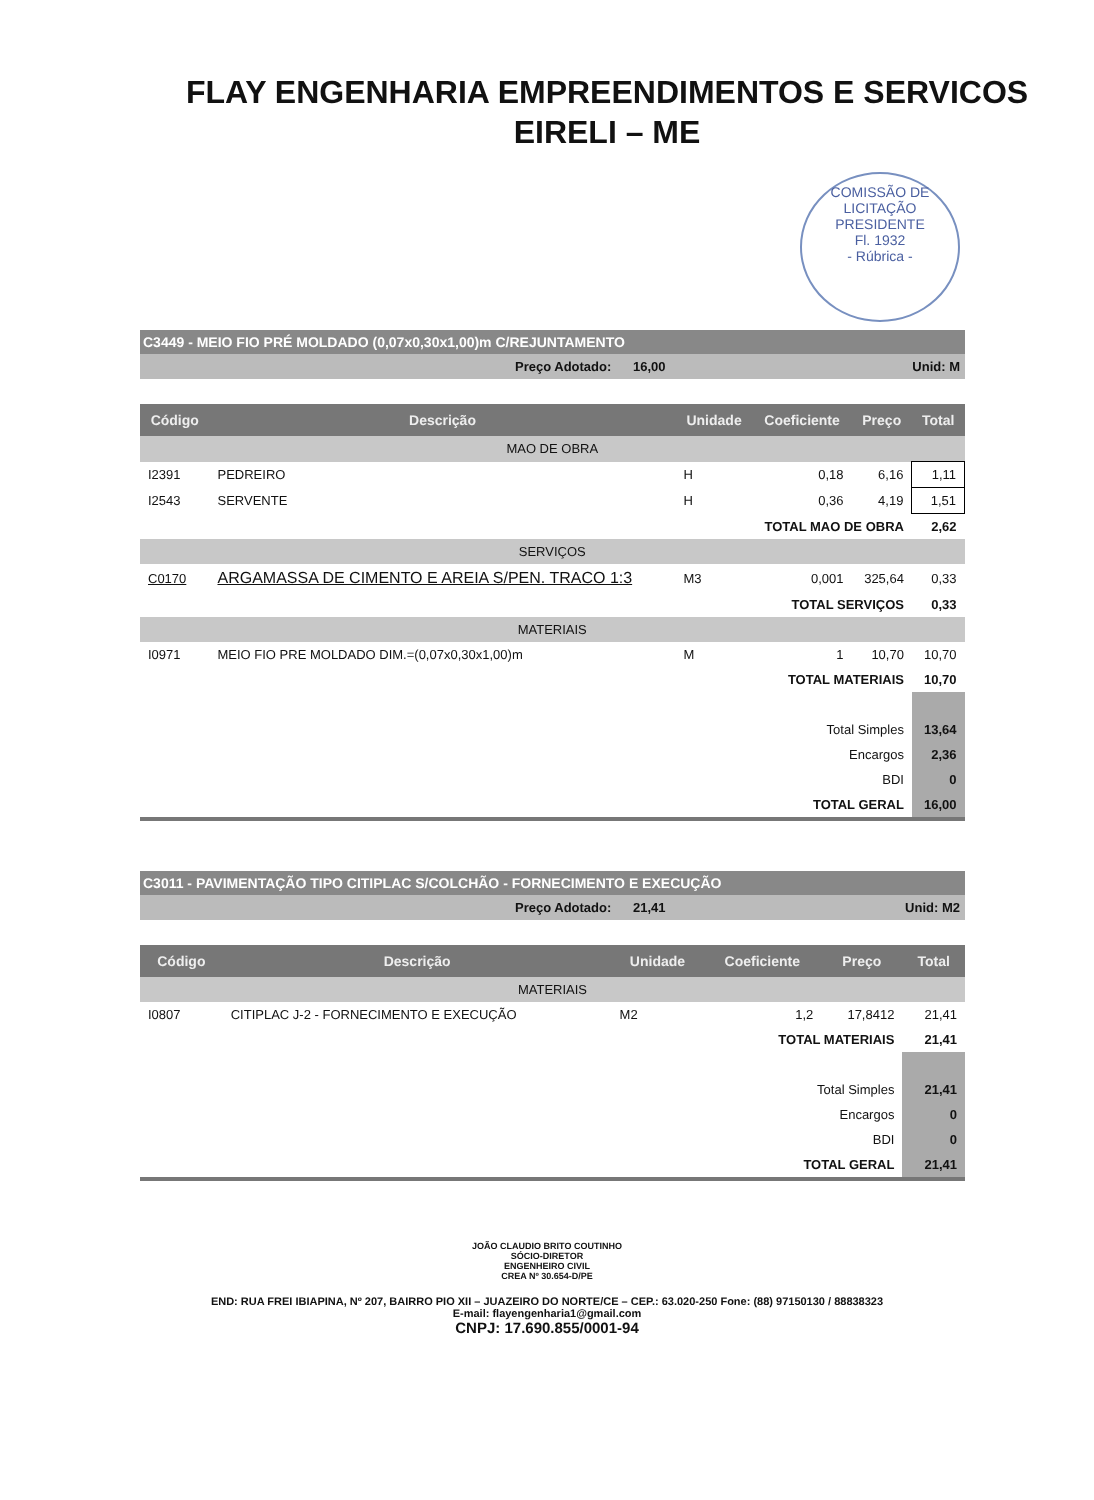FLAY ENGENHARIA EMPREENDIMENTOS E SERVICOS
EIRELI – ME
COMISSÃO DE LICITAÇÃO
PRESIDENTE
Fl. 1932
- Rúbrica -
C3449 - MEIO FIO PRÉ MOLDADO (0,07x0,30x1,00)m C/REJUNTAMENTO
Preço Adotado: 16,00 Unid: M
| Código | Descrição | Unidade | Coeficiente | Preço | Total |
| --- | --- | --- | --- | --- | --- |
| MAO DE OBRA | | | | | |
| I2391 | PEDREIRO | H | 0,18 | 6,16 | 1,11 |
| I2543 | SERVENTE | H | 0,36 | 4,19 | 1,51 |
| TOTAL MAO DE OBRA | | | | | 2,62 |
| SERVIÇOS | | | | | |
| C0170 | ARGAMASSA DE CIMENTO E AREIA S/PEN. TRACO 1:3 | M3 | 0,001 | 325,64 | 0,33 |
| TOTAL SERVIÇOS | | | | | 0,33 |
| MATERIAIS | | | | | |
| I0971 | MEIO FIO PRE MOLDADO DIM.=(0,07x0,30x1,00)m | M | 1 | 10,70 | 10,70 |
| TOTAL MATERIAIS | | | | | 10,70 |
| Total Simples | | | | | 13,64 |
| Encargos | | | | | 2,36 |
| BDI | | | | | 0 |
| TOTAL GERAL | | | | | 16,00 |
C3011 - PAVIMENTAÇÃO TIPO CITIPLAC S/COLCHÃO - FORNECIMENTO E EXECUÇÃO
Preço Adotado: 21,41 Unid: M2
| Código | Descrição | Unidade | Coeficiente | Preço | Total |
| --- | --- | --- | --- | --- | --- |
| MATERIAIS | | | | | |
| I0807 | CITIPLAC J-2 - FORNECIMENTO E EXECUÇÃO | M2 | 1,2 | 17,8412 | 21,41 |
| TOTAL MATERIAIS | | | | | 21,41 |
| Total Simples | | | | | 21,41 |
| Encargos | | | | | 0 |
| BDI | | | | | 0 |
| TOTAL GERAL | | | | | 21,41 |
JOÃO CLAUDIO BRITO COUTINHO
SÓCIO-DIRETOR
ENGENHEIRO CIVIL
CREA Nº 30.654-D/PE
END: RUA FREI IBIAPINA, Nº 207, BAIRRO PIO XII – JUAZEIRO DO NORTE/CE – CEP.: 63.020-250 Fone: (88) 97150130 / 88838323
E-mail: flayengenharia1@gmail.com
CNPJ: 17.690.855/0001-94